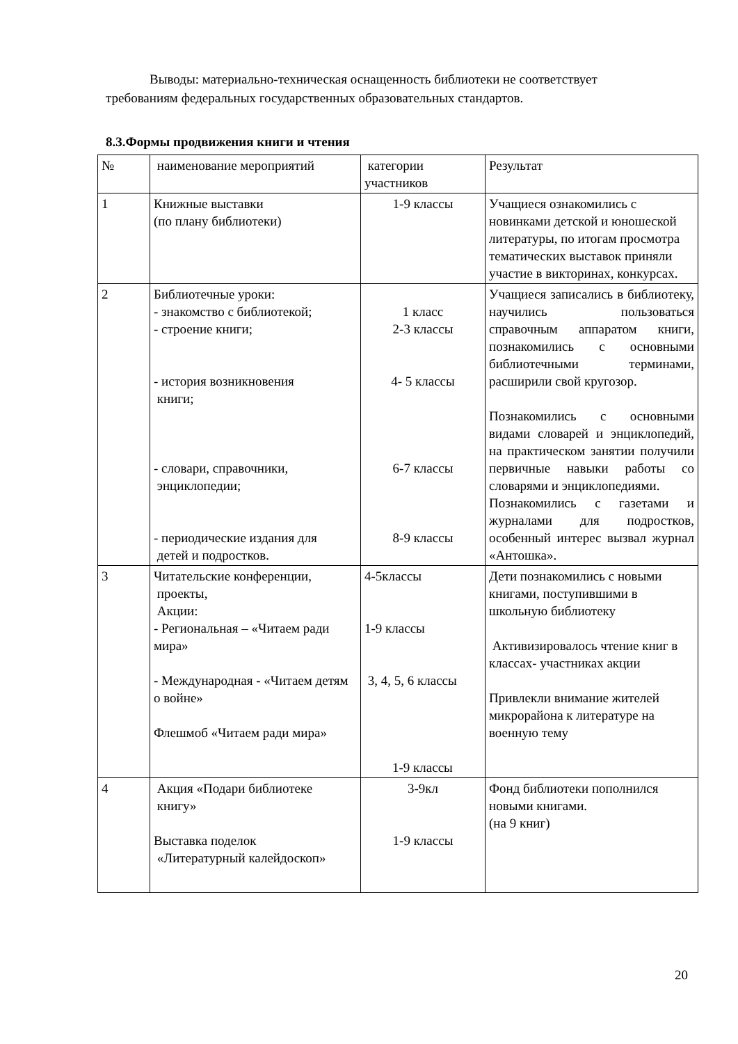Выводы: материально-техническая оснащенность библиотеки не соответствует требованиям федеральных государственных образовательных стандартов.
8.3.Формы продвижения книги и чтения
| № | наименование мероприятий | категории участников | Результат |
| 1 | Книжные выставки (по плану библиотеки) | 1-9 классы | Учащиеся ознакомились с новинками детской и юношеской литературы, по итогам просмотра тематических выставок приняли участие в викторинах, конкурсах. |
| 2 | Библиотечные уроки: - знакомство с библиотекой; - строение книги; - история возникновения книги; - словари, справочники, энциклопедии; - периодические издания для детей и подростков. | 1 класс 2-3 классы 4- 5 классы 6-7 классы 8-9 классы | Учащиеся записались в библиотеку, научились пользоваться справочным аппаратом книги, познакомились с основными библиотечными терминами, расширили свой кругозор. Познакомились с основными видами словарей и энциклопедий, на практическом занятии получили первичные навыки работы со словарями и энциклопедиями. Познакомились с газетами и журналами для подростков, особенный интерес вызвал журнал «Антошка». |
| 3 | Читательские конференции, проекты, Акции: - Региональная – «Читаем ради мира» - Международная - «Читаем детям о войне» Флешмоб «Читаем ради мира» | 4-5классы 1-9 классы 3, 4, 5, 6 классы 1-9 классы | Дети познакомились с новыми книгами, поступившими в школьную библиотеку Активизировалось чтение книг в классах- участниках акции Привлекли внимание жителей микрорайона к литературе на военную тему |
| 4 | Акция «Подари библиотеке книгу» Выставка поделок «Литературный калейдоскоп» | 3-9кл 1-9 классы | Фонд библиотеки пополнился новыми книгами. (на 9 книг) |
20